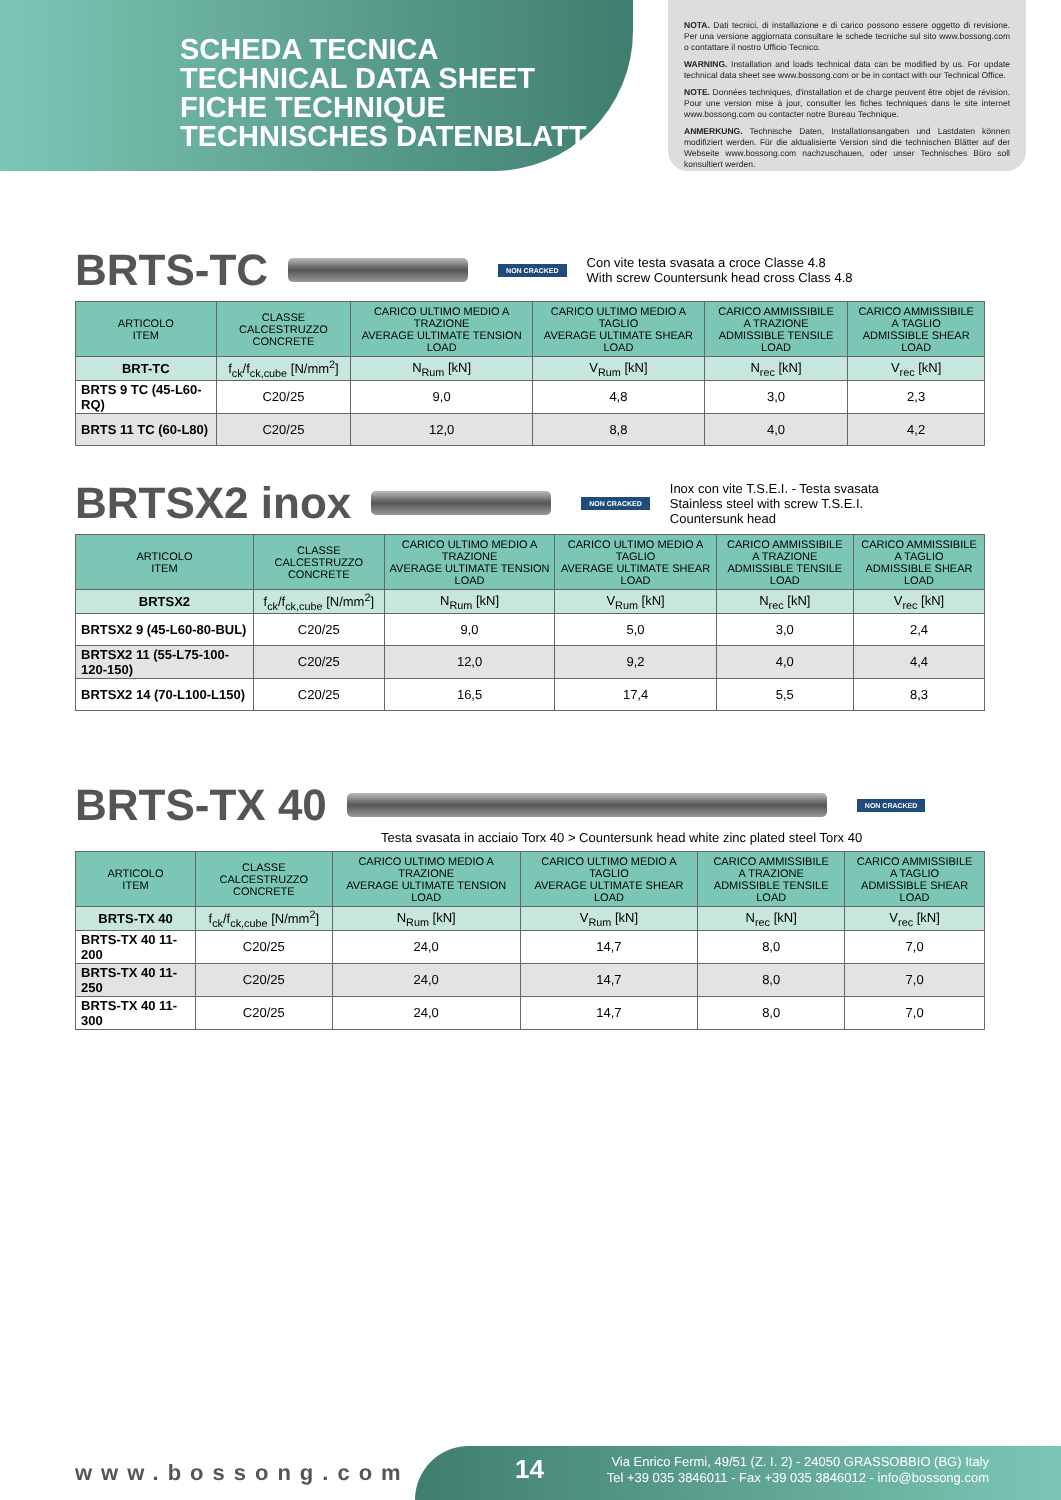SCHEDA TECNICA
TECHNICAL DATA SHEET
FICHE TECHNIQUE
TECHNISCHES DATENBLATT
NOTA. Dati tecnici, di installazione e di carico possono essere oggetto di revisione. Per una versione aggiornata consultare le schede tecniche sul sito www.bossong.com o contattare il nostro Ufficio Tecnico.
WARNING. Installation and loads technical data can be modified by us. For update technical data sheet see www.bossong.com or be in contact with our Technical Office.
NOTE. Données techniques, d'installation et de charge peuvent être objet de révision. Pour une version mise à jour, consulter les fiches techniques dans le site internet www.bossong.com ou contacter notre Bureau Technique.
ANMERKUNG. Technische Daten, Installationsangaben und Lastdaten können modifiziert werden. Für die aktualisierte Version sind die technischen Blätter auf der Webseite www.bossong.com nachzuschauen, oder unser Technisches Büro soll konsultiert werden.
BRTS-TC
NON CRACKED Con vite testa svasata a croce Classe 4.8
With screw Countersunk head cross Class 4.8
| ARTICOLO ITEM | CLASSE CALCESTRUZZO CONCRETE | CARICO ULTIMO MEDIO A TRAZIONE AVERAGE ULTIMATE TENSION LOAD | CARICO ULTIMO MEDIO A TAGLIO AVERAGE ULTIMATE SHEAR LOAD | CARICO AMMISSIBILE A TRAZIONE ADMISSIBLE TENSILE LOAD | CARICO AMMISSIBILE A TAGLIO ADMISSIBLE SHEAR LOAD |
| --- | --- | --- | --- | --- | --- |
| BRT-TC | f<sub>ck</sub>/f<sub>ck,cube</sub> [N/mm<sup>2</sup>] | N<sub>Rum</sub> [kN] | V<sub>Rum</sub> [kN] | N<sub>rec</sub> [kN] | V<sub>rec</sub> [kN] |
| BRTS 9 TC (45-L60-RQ) | C20/25 | 9,0 | 4,8 | 3,0 | 2,3 |
| BRTS 11 TC (60-L80) | C20/25 | 12,0 | 8,8 | 4,0 | 4,2 |
BRTSX2 inox
NON CRACKED Inox con vite T.S.E.I. - Testa svasata
Stainless steel with screw T.S.E.I.
Countersunk head
| ARTICOLO ITEM | CLASSE CALCESTRUZZO CONCRETE | CARICO ULTIMO MEDIO A TRAZIONE AVERAGE ULTIMATE TENSION LOAD | CARICO ULTIMO MEDIO A TAGLIO AVERAGE ULTIMATE SHEAR LOAD | CARICO AMMISSIBILE A TRAZIONE ADMISSIBLE TENSILE LOAD | CARICO AMMISSIBILE A TAGLIO ADMISSIBLE SHEAR LOAD |
| --- | --- | --- | --- | --- | --- |
| BRTSX2 | f<sub>ck</sub>/f<sub>ck,cube</sub> [N/mm<sup>2</sup>] | N<sub>Rum</sub> [kN] | V<sub>Rum</sub> [kN] | N<sub>rec</sub> [kN] | V<sub>rec</sub> [kN] |
| BRTSX2 9 (45-L60-80-BUL) | C20/25 | 9,0 | 5,0 | 3,0 | 2,4 |
| BRTSX2 11 (55-L75-100-120-150) | C20/25 | 12,0 | 9,2 | 4,0 | 4,4 |
| BRTSX2 14 (70-L100-L150) | C20/25 | 16,5 | 17,4 | 5,5 | 8,3 |
BRTS-TX 40
NON CRACKED
Testa svasata in acciaio Torx 40 > Countersunk head white zinc plated steel Torx 40
| ARTICOLO ITEM | CLASSE CALCESTRUZZO CONCRETE | CARICO ULTIMO MEDIO A TRAZIONE AVERAGE ULTIMATE TENSION LOAD | CARICO ULTIMO MEDIO A TAGLIO AVERAGE ULTIMATE SHEAR LOAD | CARICO AMMISSIBILE A TRAZIONE ADMISSIBLE TENSILE LOAD | CARICO AMMISSIBILE A TAGLIO ADMISSIBLE SHEAR LOAD |
| --- | --- | --- | --- | --- | --- |
| BRTS-TX 40 | f<sub>ck</sub>/f<sub>ck,cube</sub> [N/mm<sup>2</sup>] | N<sub>Rum</sub> [kN] | V<sub>Rum</sub> [kN] | N<sub>rec</sub> [kN] | V<sub>rec</sub> [kN] |
| BRTS-TX 40 11-200 | C20/25 | 24,0 | 14,7 | 8,0 | 7,0 |
| BRTS-TX 40 11-250 | C20/25 | 24,0 | 14,7 | 8,0 | 7,0 |
| BRTS-TX 40 11-300 | C20/25 | 24,0 | 14,7 | 8,0 | 7,0 |
www.bossong.com
14
Via Enrico Fermi, 49/51 (Z. I. 2) - 24050 GRASSOBBIO (BG) Italy
Tel +39 035 3846011 - Fax +39 035 3846012 - info@bossong.com